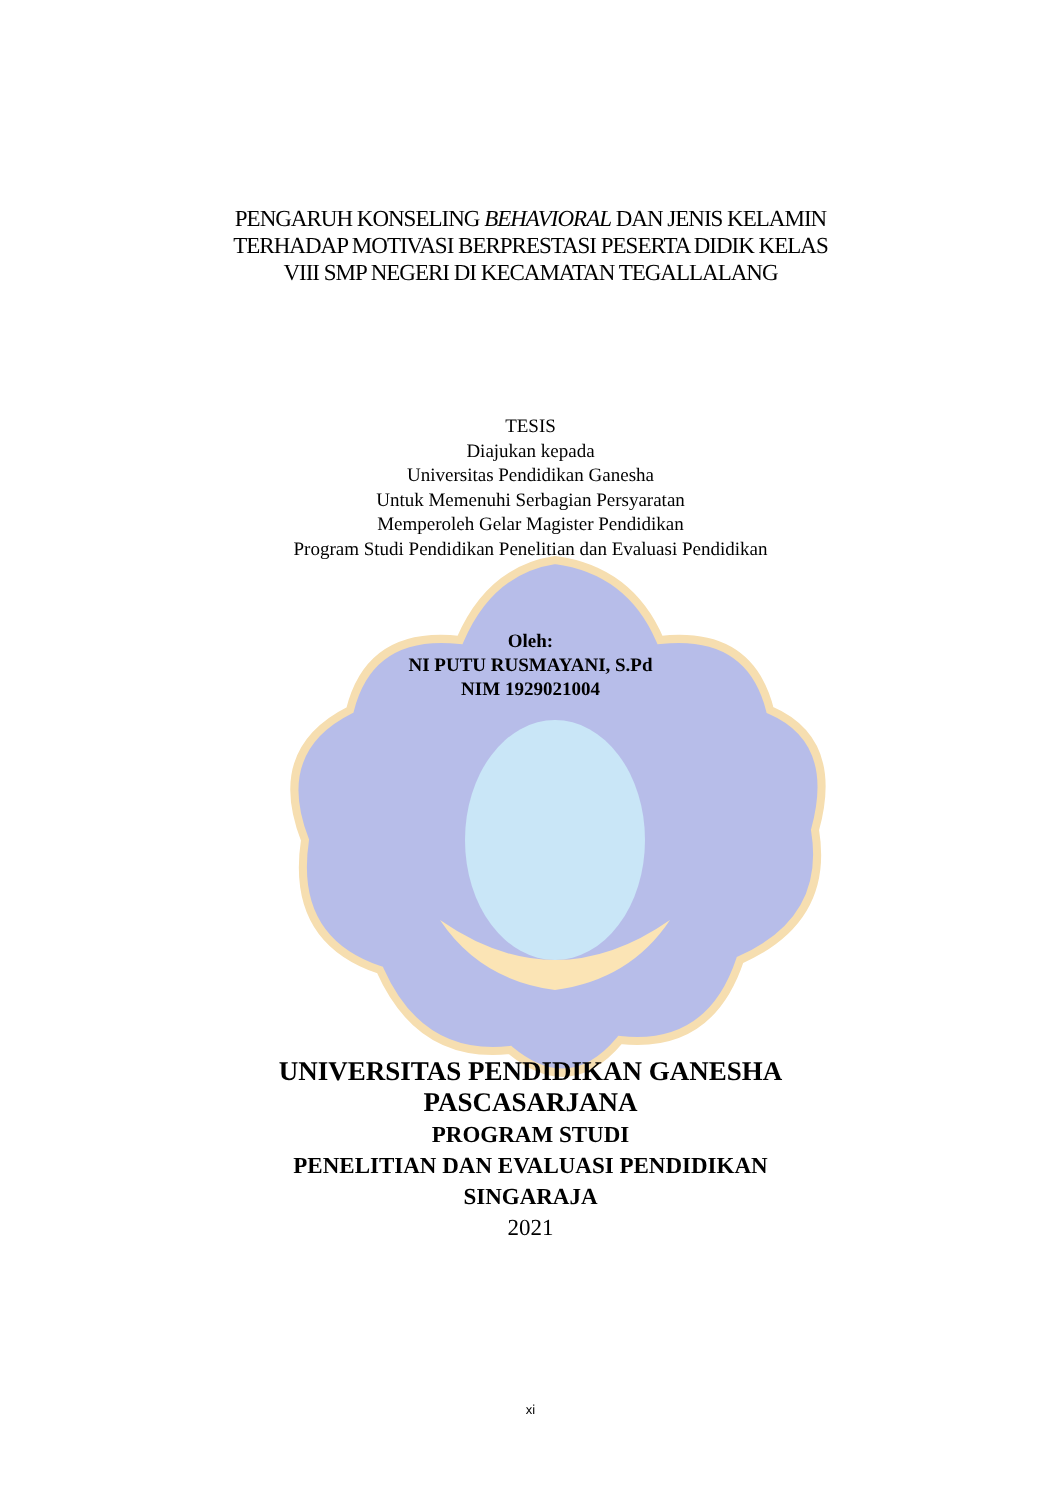PENGARUH KONSELING BEHAVIORAL DAN JENIS KELAMIN
TERHADAP MOTIVASI BERPRESTASI PESERTA DIDIK KELAS
VIII SMP NEGERI DI KECAMATAN TEGALLALANG
TESIS
Diajukan kepada
Universitas Pendidikan Ganesha
Untuk Memenuhi Serbagian Persyaratan
Memperoleh Gelar Magister Pendidikan
Program Studi Pendidikan Penelitian dan Evaluasi Pendidikan
Oleh:
NI PUTU RUSMAYANI, S.Pd
NIM 1929021004
UNIVERSITAS PENDIDIKAN GANESHA
PASCASARJANA
PROGRAM STUDI
PENELITIAN DAN EVALUASI PENDIDIKAN
SINGARAJA
2021
xi